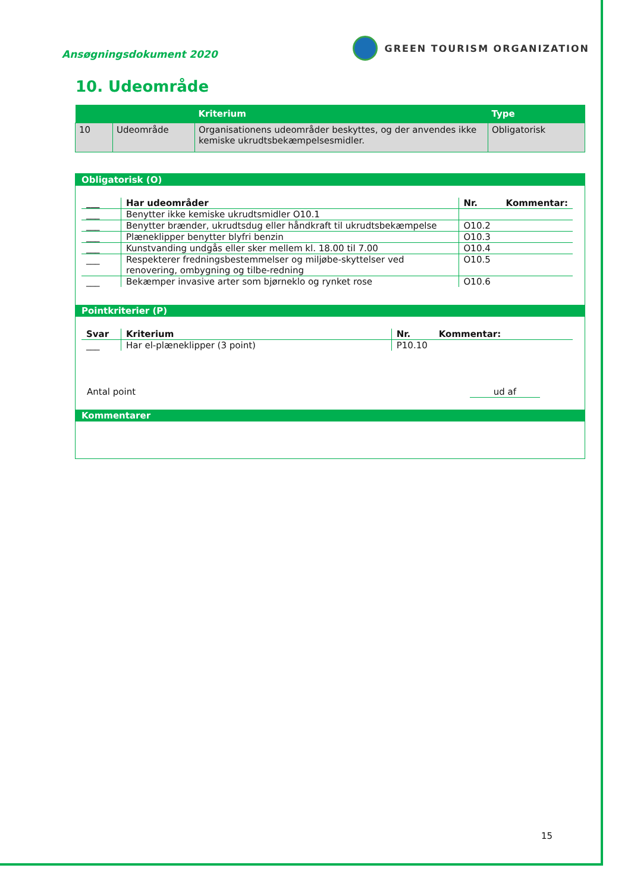Ansøgningsdokument 2020
GREEN TOURISM ORGANIZATION
10. Udeområde
| | | Kriterium | Type |
| --- | --- | --- | --- |
| 10 | Udeområde | Organisationens udeområder beskyttes, og der anvendes ikke kemiske ukrudtsbekæmpelsesmidler. | Obligatorisk |
Obligatorisk (O)
| ___ | Har udeområder | Nr. | Kommentar: |
| --- | --- | --- | --- |
| ___ | Benytter ikke kemiske ukrudtsmidler O10.1 | | |
| ___ | Benytter brænder, ukrudtsdug eller håndkraft til ukrudtsbekæmpelse | O10.2 | |
| ___ | Plæneklipper benytter blyfri benzin | O10.3 | |
| ___ | Kunstvanding undgås eller sker mellem kl. 18.00 til 7.00 | O10.4 | |
| ___ | Respekterer fredningsbestemmelser og miljøbe-skyttelser ved renovering, ombygning og tilbe-redning | O10.5 | |
| ___ | Bekæmper invasive arter som bjørneklo og rynket rose | O10.6 | |
Pointkriterier (P)
| Svar | Kriterium | Nr. | Kommentar: |
| --- | --- | --- | --- |
| ___ | Har el-plæneklipper (3 point) | P10.10 | |
Antal point ud af
Kommentarer
15